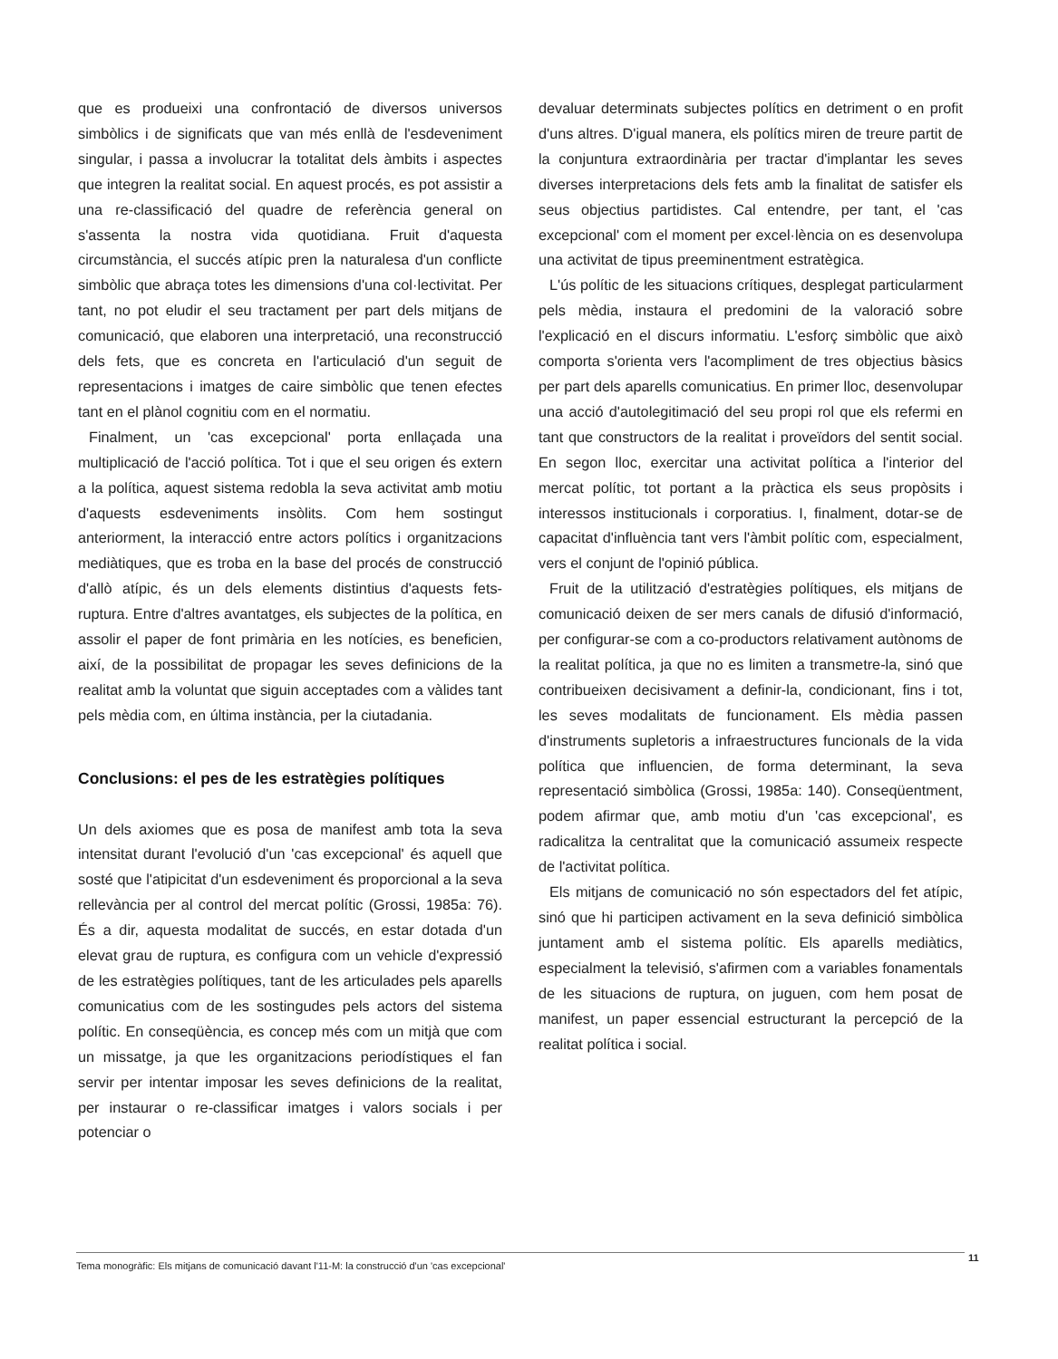que es produeixi una confrontació de diversos universos simbòlics i de significats que van més enllà de l'esdeveniment singular, i passa a involucrar la totalitat dels àmbits i aspectes que integren la realitat social. En aquest procés, es pot assistir a una re-classificació del quadre de referència general on s'assenta la nostra vida quotidiana. Fruit d'aquesta circumstància, el succés atípic pren la naturalesa d'un conflicte simbòlic que abraça totes les dimensions d'una col·lectivitat. Per tant, no pot eludir el seu tractament per part dels mitjans de comunicació, que elaboren una interpretació, una reconstrucció dels fets, que es concreta en l'articulació d'un seguit de representacions i imatges de caire simbòlic que tenen efectes tant en el plànol cognitiu com en el normatiu.
Finalment, un 'cas excepcional' porta enllaçada una multiplicació de l'acció política. Tot i que el seu origen és extern a la política, aquest sistema redobla la seva activitat amb motiu d'aquests esdeveniments insòlits. Com hem sostingut anteriorment, la interacció entre actors polítics i organitzacions mediàtiques, que es troba en la base del procés de construcció d'allò atípic, és un dels elements distintius d'aquests fets-ruptura. Entre d'altres avantatges, els subjectes de la política, en assolir el paper de font primària en les notícies, es beneficien, així, de la possibilitat de propagar les seves definicions de la realitat amb la voluntat que siguin acceptades com a vàlides tant pels mèdia com, en última instància, per la ciutadania.
Conclusions: el pes de les estratègies polítiques
Un dels axiomes que es posa de manifest amb tota la seva intensitat durant l'evolució d'un 'cas excepcional' és aquell que sosté que l'atipicitat d'un esdeveniment és proporcional a la seva rellevància per al control del mercat polític (Grossi, 1985a: 76). És a dir, aquesta modalitat de succés, en estar dotada d'un elevat grau de ruptura, es configura com un vehicle d'expressió de les estratègies polítiques, tant de les articulades pels aparells comunicatius com de les sostingudes pels actors del sistema polític. En conseqüència, es concep més com un mitjà que com un missatge, ja que les organitzacions periodístiques el fan servir per intentar imposar les seves definicions de la realitat, per instaurar o re-classificar imatges i valors socials i per potenciar o
devaluar determinats subjectes polítics en detriment o en profit d'uns altres. D'igual manera, els polítics miren de treure partit de la conjuntura extraordinària per tractar d'implantar les seves diverses interpretacions dels fets amb la finalitat de satisfer els seus objectius partidistes. Cal entendre, per tant, el 'cas excepcional' com el moment per excel·lència on es desenvolupa una activitat de tipus preeminentment estratègica.
L'ús polític de les situacions crítiques, desplegat particularment pels mèdia, instaura el predomini de la valoració sobre l'explicació en el discurs informatiu. L'esforç simbòlic que això comporta s'orienta vers l'acompliment de tres objectius bàsics per part dels aparells comunicatius. En primer lloc, desenvolupar una acció d'autolegitimació del seu propi rol que els refermi en tant que constructors de la realitat i proveïdors del sentit social. En segon lloc, exercitar una activitat política a l'interior del mercat polític, tot portant a la pràctica els seus propòsits i interessos institucionals i corporatius. I, finalment, dotar-se de capacitat d'influència tant vers l'àmbit polític com, especialment, vers el conjunt de l'opinió pública.
Fruit de la utilització d'estratègies polítiques, els mitjans de comunicació deixen de ser mers canals de difusió d'informació, per configurar-se com a co-productors relativament autònoms de la realitat política, ja que no es limiten a transmetre-la, sinó que contribueixen decisivament a definir-la, condicionant, fins i tot, les seves modalitats de funcionament. Els mèdia passen d'instruments supletoris a infraestructures funcionals de la vida política que influencien, de forma determinant, la seva representació simbòlica (Grossi, 1985a: 140). Conseqüentment, podem afirmar que, amb motiu d'un 'cas excepcional', es radicalitza la centralitat que la comunicació assumeix respecte de l'activitat política.
Els mitjans de comunicació no són espectadors del fet atípic, sinó que hi participen activament en la seva definició simbòlica juntament amb el sistema polític. Els aparells mediàtics, especialment la televisió, s'afirmen com a variables fonamentals de les situacions de ruptura, on juguen, com hem posat de manifest, un paper essencial estructurant la percepció de la realitat política i social.
Tema monogràfic: Els mitjans de comunicació davant l'11-M: la construcció d'un 'cas excepcional' 11